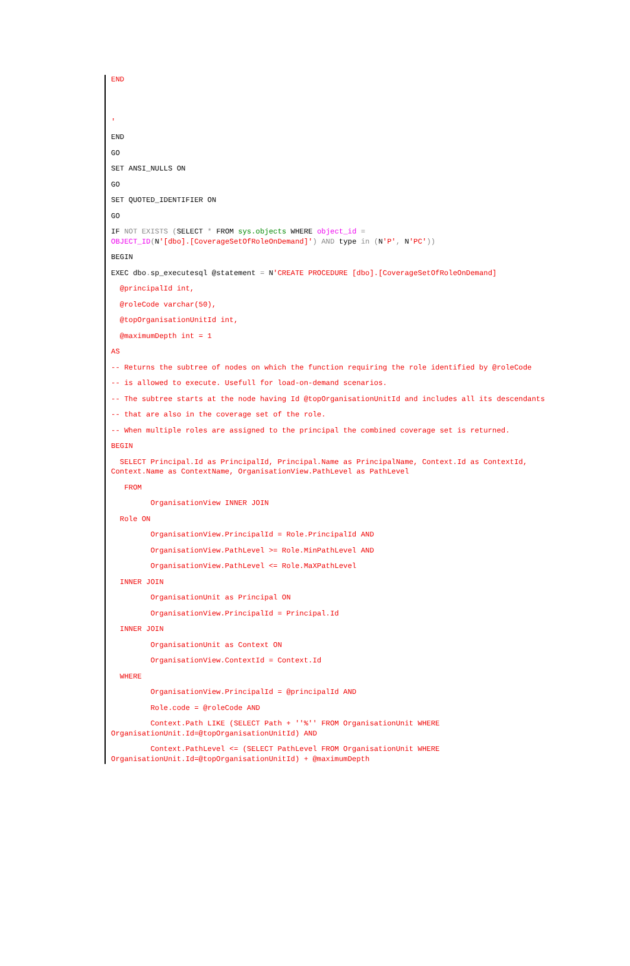END
'
END
GO
SET ANSI_NULLS ON
GO
SET QUOTED_IDENTIFIER ON
GO
IF NOT EXISTS (SELECT * FROM sys.objects WHERE object_id = OBJECT_ID(N'[dbo].[CoverageSetOfRoleOnDemand]') AND type in (N'P', N'PC'))
BEGIN
EXEC dbo. sp_executesql @statement = N'CREATE PROCEDURE [dbo].[CoverageSetOfRoleOnDemand]
@principalId int,
@roleCode varchar(50),
@topOrganisationUnitId int,
@maximumDepth int = 1
AS
-- Returns the subtree of nodes on which the function requiring the role identified by @roleCode
-- is allowed to execute. Usefull for load-on-demand scenarios.
-- The subtree starts at the node having Id @topOrganisationUnitId and includes all its descendants
-- that are also in the coverage set of the role.
-- When multiple roles are assigned to the principal the combined coverage set is returned.
BEGIN
SELECT Principal.Id as PrincipalId, Principal.Name as PrincipalName, Context.Id as ContextId, Context.Name as ContextName, OrganisationView.PathLevel as PathLevel
FROM
OrganisationView INNER JOIN
Role ON
OrganisationView.PrincipalId = Role.PrincipalId AND
OrganisationView.PathLevel >= Role.MinPathLevel AND
OrganisationView.PathLevel <= Role.MaXPathLevel
INNER JOIN
OrganisationUnit as Principal ON
OrganisationView.PrincipalId = Principal.Id
INNER JOIN
OrganisationUnit as Context ON
OrganisationView.ContextId = Context.Id
WHERE
OrganisationView.PrincipalId = @principalId AND
Role.code = @roleCode AND
Context.Path LIKE (SELECT Path + ''%'' FROM OrganisationUnit WHERE OrganisationUnit.Id=@topOrganisationUnitId) AND
Context.PathLevel <= (SELECT PathLevel FROM OrganisationUnit WHERE OrganisationUnit.Id=@topOrganisationUnitId) + @maximumDepth